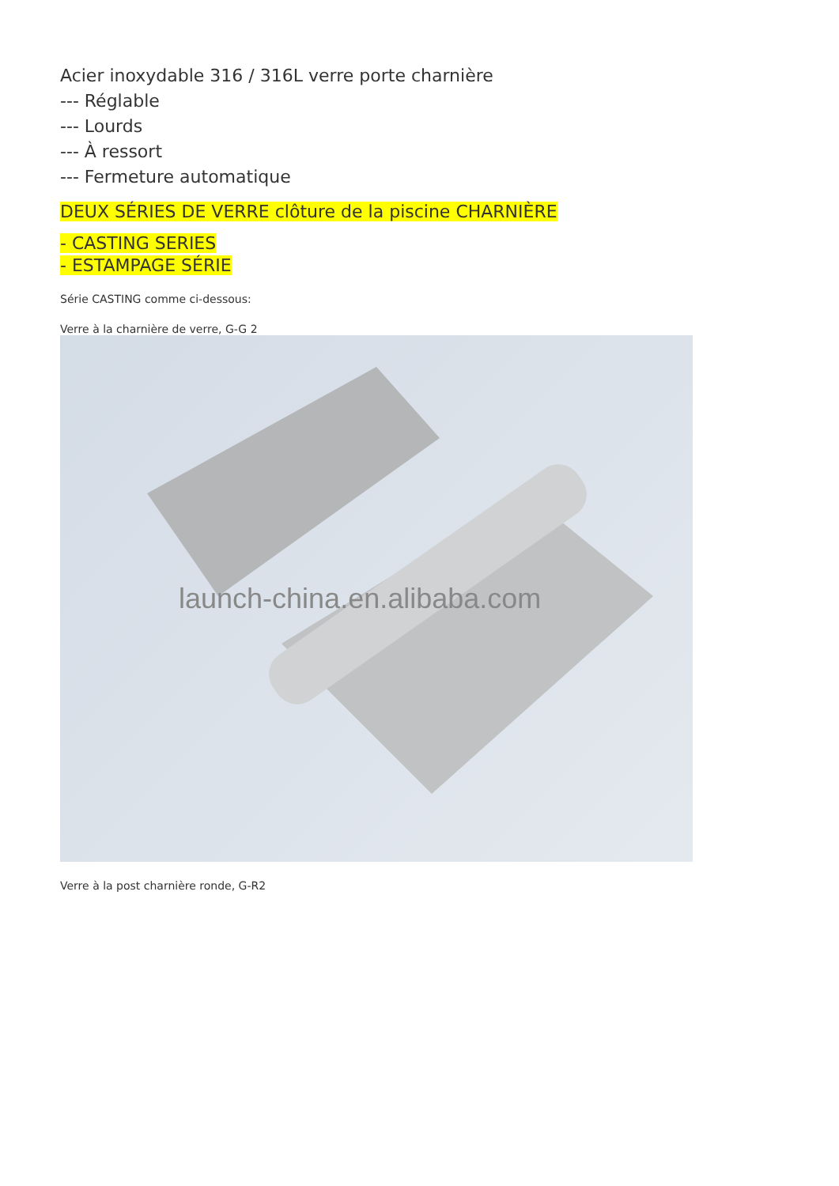Acier inoxydable 316 / 316L verre porte charnière
--- Réglable
--- Lourds
--- À ressort
--- Fermeture automatique
DEUX SÉRIES DE VERRE clôture de la piscine CHARNIÈRE
- CASTING SERIES
- ESTAMPAGE SÉRIE
Série CASTING comme ci-dessous:
Verre à la charnière de verre, G-G 2
launch-china.en.alibaba.com
Verre à la post charnière ronde, G-R2